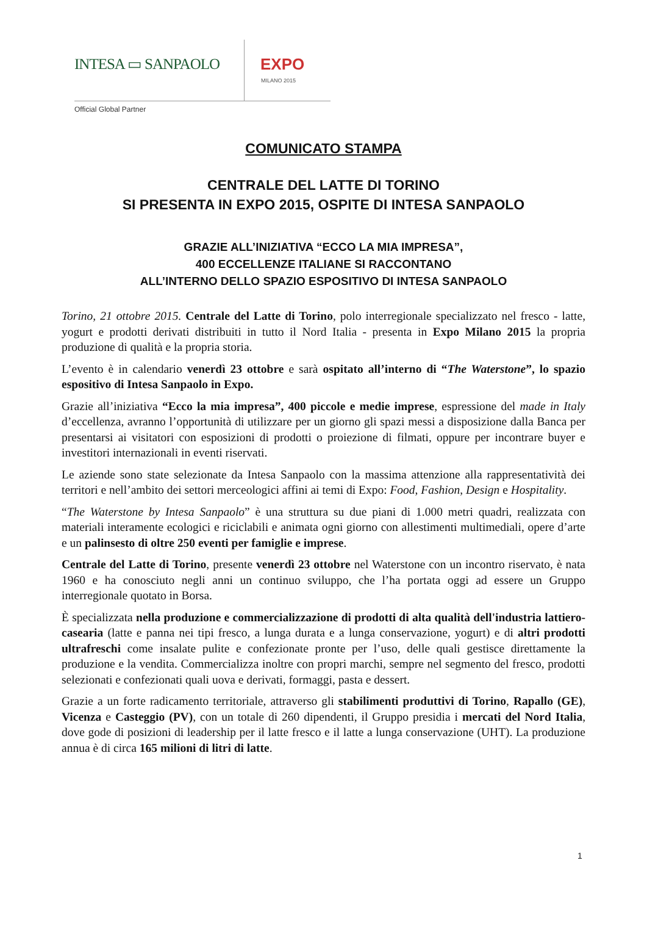INTESA ▭ SANPAOLO EXPO
MILANO 2015
Official Global Partner
COMUNICATO STAMPA
CENTRALE DEL LATTE DI TORINO
SI PRESENTA IN EXPO 2015, OSPITE DI INTESA SANPAOLO
GRAZIE ALL’INIZIATIVA “ECCO LA MIA IMPRESA”,
400 ECCELLENZE ITALIANE SI RACCONTANO
ALL’INTERNO DELLO SPAZIO ESPOSITIVO DI INTESA SANPAOLO
Torino, 21 ottobre 2015. Centrale del Latte di Torino, polo interregionale specializzato nel fresco - latte, yogurt e prodotti derivati distribuiti in tutto il Nord Italia - presenta in Expo Milano 2015 la propria produzione di qualità e la propria storia.
L’evento è in calendario venerdì 23 ottobre e sarà ospitato all’interno di “The Waterstone”, lo spazio espositivo di Intesa Sanpaolo in Expo.
Grazie all’iniziativa “Ecco la mia impresa”, 400 piccole e medie imprese, espressione del made in Italy d’eccellenza, avranno l’opportunità di utilizzare per un giorno gli spazi messi a disposizione dalla Banca per presentarsi ai visitatori con esposizioni di prodotti o proiezione di filmati, oppure per incontrare buyer e investitori internazionali in eventi riservati.
Le aziende sono state selezionate da Intesa Sanpaolo con la massima attenzione alla rappresentatività dei territori e nell’ambito dei settori merceologici affini ai temi di Expo: Food, Fashion, Design e Hospitality.
“The Waterstone by Intesa Sanpaolo” è una struttura su due piani di 1.000 metri quadri, realizzata con materiali interamente ecologici e riciclabili e animata ogni giorno con allestimenti multimediali, opere d’arte e un palinsesto di oltre 250 eventi per famiglie e imprese.
Centrale del Latte di Torino, presente venerdì 23 ottobre nel Waterstone con un incontro riservato, è nata 1960 e ha conosciuto negli anni un continuo sviluppo, che l’ha portata oggi ad essere un Gruppo interregionale quotato in Borsa.
È specializzata nella produzione e commercializzazione di prodotti di alta qualità dell'industria lattiero-casearia (latte e panna nei tipi fresco, a lunga durata e a lunga conservazione, yogurt) e di altri prodotti ultrafreschi come insalate pulite e confezionate pronte per l’uso, delle quali gestisce direttamente la produzione e la vendita. Commercializza inoltre con propri marchi, sempre nel segmento del fresco, prodotti selezionati e confezionati quali uova e derivati, formaggi, pasta e dessert.
Grazie a un forte radicamento territoriale, attraverso gli stabilimenti produttivi di Torino, Rapallo (GE), Vicenza e Casteggio (PV), con un totale di 260 dipendenti, il Gruppo presidia i mercati del Nord Italia, dove gode di posizioni di leadership per il latte fresco e il latte a lunga conservazione (UHT). La produzione annua è di circa 165 milioni di litri di latte.
1